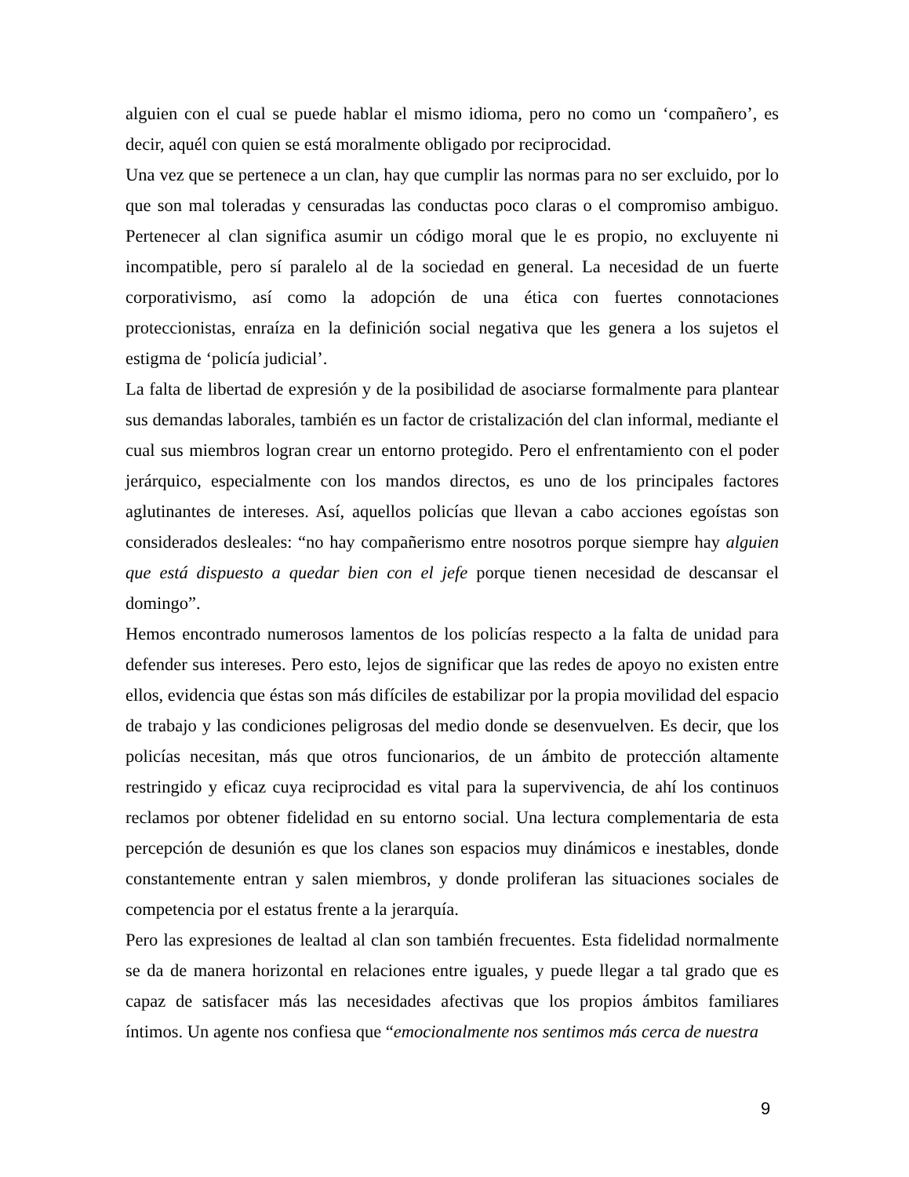alguien con el cual se puede hablar el mismo idioma, pero no como un ‘compañero’, es decir, aquél con quien se está moralmente obligado por reciprocidad.
Una vez que se pertenece a un clan, hay que cumplir las normas para no ser excluido, por lo que son mal toleradas y censuradas las conductas poco claras o el compromiso ambiguo. Pertenecer al clan significa asumir un código moral que le es propio, no excluyente ni incompatible, pero sí paralelo al de la sociedad en general. La necesidad de un fuerte corporativismo, así como la adopción de una ética con fuertes connotaciones proteccionistas, enraíza en la definición social negativa que les genera a los sujetos el estigma de ‘policía judicial’.
La falta de libertad de expresión y de la posibilidad de asociarse formalmente para plantear sus demandas laborales, también es un factor de cristalización del clan informal, mediante el cual sus miembros logran crear un entorno protegido. Pero el enfrentamiento con el poder jerárquico, especialmente con los mandos directos, es uno de los principales factores aglutinantes de intereses. Así, aquellos policías que llevan a cabo acciones egoístas son considerados desleales: “no hay compañerismo entre nosotros porque siempre hay alguien que está dispuesto a quedar bien con el jefe porque tienen necesidad de descansar el domingo”.
Hemos encontrado numerosos lamentos de los policías respecto a la falta de unidad para defender sus intereses. Pero esto, lejos de significar que las redes de apoyo no existen entre ellos, evidencia que éstas son más difíciles de estabilizar por la propia movilidad del espacio de trabajo y las condiciones peligrosas del medio donde se desenvuelven. Es decir, que los policías necesitan, más que otros funcionarios, de un ámbito de protección altamente restringido y eficaz cuya reciprocidad es vital para la supervivencia, de ahí los continuos reclamos por obtener fidelidad en su entorno social. Una lectura complementaria de esta percepción de desunión es que los clanes son espacios muy dinámicos e inestables, donde constantemente entran y salen miembros, y donde proliferan las situaciones sociales de competencia por el estatus frente a la jerarquía.
Pero las expresiones de lealtad al clan son también frecuentes. Esta fidelidad normalmente se da de manera horizontal en relaciones entre iguales, y puede llegar a tal grado que es capaz de satisfacer más las necesidades afectivas que los propios ámbitos familiares íntimos. Un agente nos confiesa que “emocionalmente nos sentimos más cerca de nuestra
9